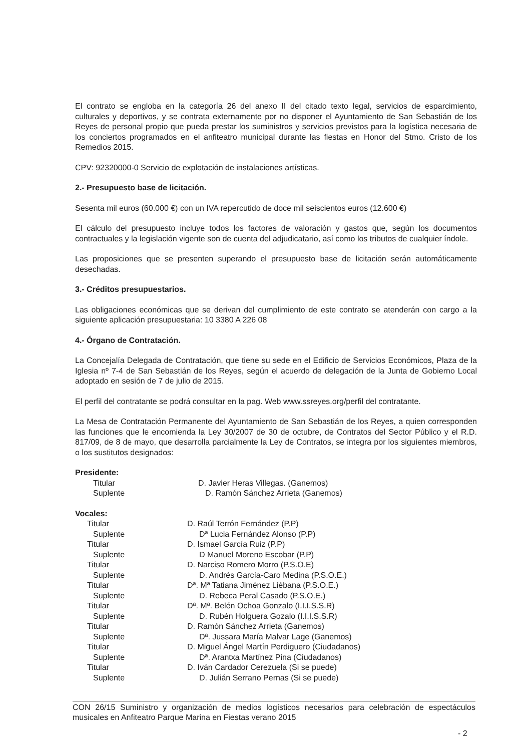El contrato se engloba en la categoría 26 del anexo II del citado texto legal, servicios de esparcimiento, culturales y deportivos, y se contrata externamente por no disponer el Ayuntamiento de San Sebastián de los Reyes de personal propio que pueda prestar los suministros y servicios previstos para la logística necesaria de los conciertos programados en el anfiteatro municipal durante las fiestas en Honor del Stmo. Cristo de los Remedios 2015.
CPV: 92320000-0 Servicio de explotación de instalaciones artísticas.
2.- Presupuesto base de licitación.
Sesenta mil euros (60.000 €) con un IVA repercutido de doce mil seiscientos euros (12.600 €)
El cálculo del presupuesto incluye todos los factores de valoración y gastos que, según los documentos contractuales y la legislación vigente son de cuenta del adjudicatario, así como los tributos de cualquier índole.
Las proposiciones que se presenten superando el presupuesto base de licitación serán automáticamente desechadas.
3.- Créditos presupuestarios.
Las obligaciones económicas que se derivan del cumplimiento de este contrato se atenderán con cargo a la siguiente aplicación presupuestaria: 10 3380 A 226 08
4.- Órgano de Contratación.
La Concejalía Delegada de Contratación, que tiene su sede en el Edificio de Servicios Económicos, Plaza de la Iglesia nº 7-4 de San Sebastián de los Reyes, según el acuerdo de delegación de la Junta de Gobierno Local adoptado en sesión de 7 de julio de 2015.
El perfil del contratante se podrá consultar en la pag. Web www.ssreyes.org/perfil del contratante.
La Mesa de Contratación Permanente del Ayuntamiento de San Sebastián de los Reyes, a quien corresponden las funciones que le encomienda la Ley 30/2007 de 30 de octubre, de Contratos del Sector Público y el R.D. 817/09, de 8 de mayo, que desarrolla parcialmente la Ley de Contratos, se integra por los siguientes miembros, o los sustitutos designados:
Presidente:
| Titular | D. Javier Heras Villegas. (Ganemos) |
| Suplente | D. Ramón Sánchez Arrieta (Ganemos) |
Vocales:
| Titular | D. Raúl Terrón Fernández (P.P) |
| Suplente | Dª Lucia Fernández Alonso (P.P) |
| Titular | D. Ismael García Ruiz (P.P) |
| Suplente | D Manuel Moreno Escobar (P.P) |
| Titular | D. Narciso Romero Morro (P.S.O.E) |
| Suplente | D. Andrés García-Caro Medina (P.S.O.E.) |
| Titular | Dª. Mª Tatiana Jiménez Liébana (P.S.O.E.) |
| Suplente | D. Rebeca Peral Casado (P.S.O.E.) |
| Titular | Dª. Mª. Belén Ochoa Gonzalo (I.I.I.S.S.R) |
| Suplente | D. Rubén Holguera Gozalo (I.I.I.S.S.R) |
| Titular | D. Ramón Sánchez Arrieta (Ganemos) |
| Suplente | Dª. Jussara María Malvar Lage (Ganemos) |
| Titular | D. Miguel Ángel Martín Perdiguero (Ciudadanos) |
| Suplente | Dª. Arantxa Martínez Pina (Ciudadanos) |
| Titular | D. Iván Cardador Cerezuela (Si se puede) |
| Suplente | D. Julián Serrano Pernas (Si se puede) |
CON 26/15 Suministro y organización de medios logísticos necesarios para celebración de espectáculos musicales en Anfiteatro Parque Marina en Fiestas verano 2015
- 2